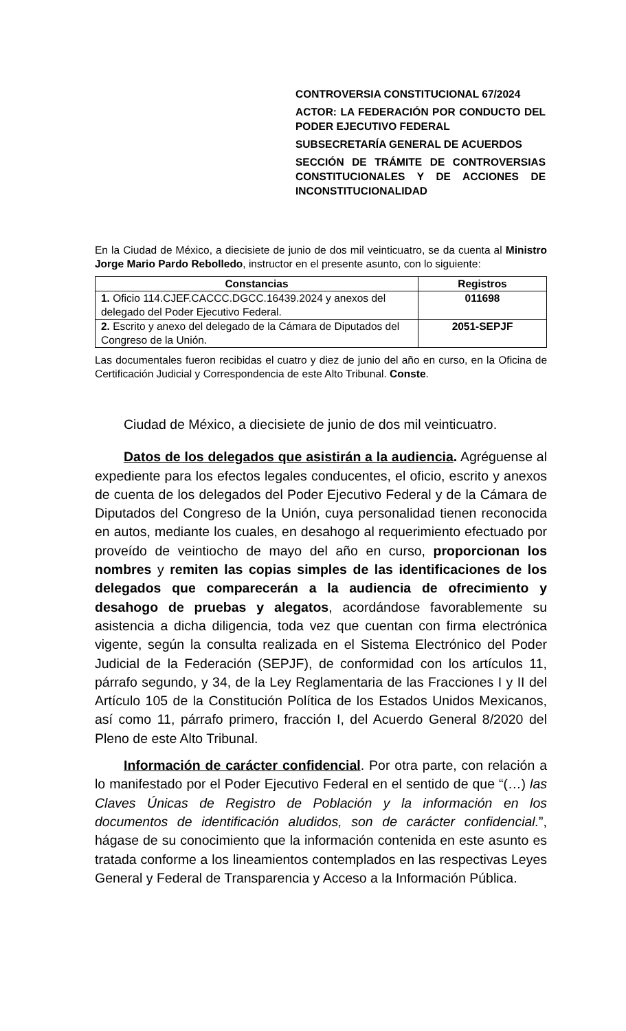CONTROVERSIA CONSTITUCIONAL 67/2024
ACTOR: LA FEDERACIÓN POR CONDUCTO DEL PODER EJECUTIVO FEDERAL
SUBSECRETARÍA GENERAL DE ACUERDOS
SECCIÓN DE TRÁMITE DE CONTROVERSIAS CONSTITUCIONALES Y DE ACCIONES DE INCONSTITUCIONALIDAD
En la Ciudad de México, a diecisiete de junio de dos mil veinticuatro, se da cuenta al Ministro Jorge Mario Pardo Rebolledo, instructor en el presente asunto, con lo siguiente:
| Constancias | Registros |
| --- | --- |
| 1. Oficio 114.CJEF.CACCC.DGCC.16439.2024 y anexos del delegado del Poder Ejecutivo Federal. | 011698 |
| 2. Escrito y anexo del delegado de la Cámara de Diputados del Congreso de la Unión. | 2051-SEPJF |
Las documentales fueron recibidas el cuatro y diez de junio del año en curso, en la Oficina de Certificación Judicial y Correspondencia de este Alto Tribunal. Conste.
Ciudad de México, a diecisiete de junio de dos mil veinticuatro.
Datos de los delegados que asistirán a la audiencia. Agréguense al expediente para los efectos legales conducentes, el oficio, escrito y anexos de cuenta de los delegados del Poder Ejecutivo Federal y de la Cámara de Diputados del Congreso de la Unión, cuya personalidad tienen reconocida en autos, mediante los cuales, en desahogo al requerimiento efectuado por proveído de veintiocho de mayo del año en curso, proporcionan los nombres y remiten las copias simples de las identificaciones de los delegados que comparecerán a la audiencia de ofrecimiento y desahogo de pruebas y alegatos, acordándose favorablemente su asistencia a dicha diligencia, toda vez que cuentan con firma electrónica vigente, según la consulta realizada en el Sistema Electrónico del Poder Judicial de la Federación (SEPJF), de conformidad con los artículos 11, párrafo segundo, y 34, de la Ley Reglamentaria de las Fracciones I y II del Artículo 105 de la Constitución Política de los Estados Unidos Mexicanos, así como 11, párrafo primero, fracción I, del Acuerdo General 8/2020 del Pleno de este Alto Tribunal.
Información de carácter confidencial. Por otra parte, con relación a lo manifestado por el Poder Ejecutivo Federal en el sentido de que “(…) las Claves Únicas de Registro de Población y la información en los documentos de identificación aludidos, son de carácter confidencial.”, hágase de su conocimiento que la información contenida en este asunto es tratada conforme a los lineamientos contemplados en las respectivas Leyes General y Federal de Transparencia y Acceso a la Información Pública.